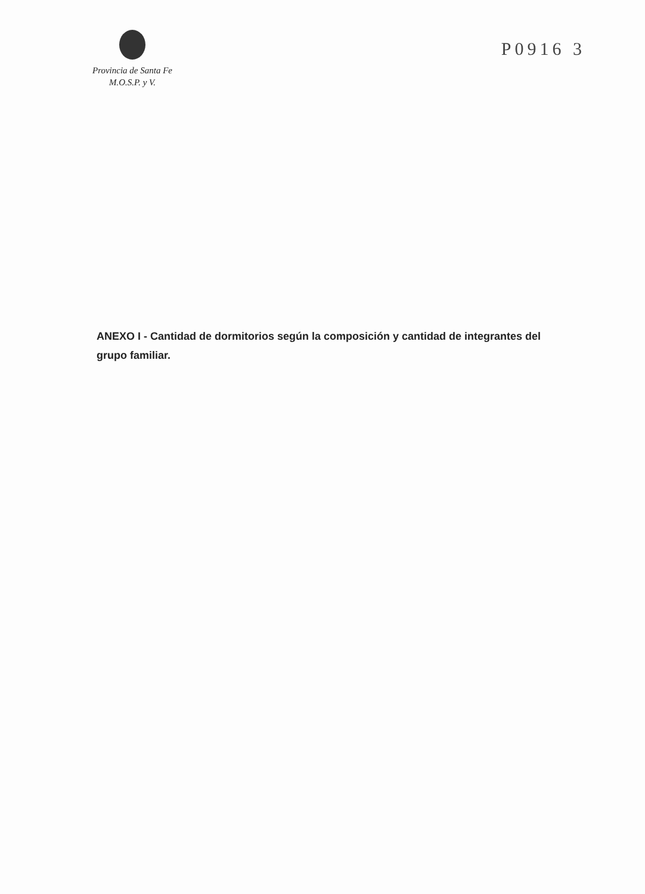Provincia de Santa Fe
M.O.S.P. y V.
P0916 3
ANEXO I - Cantidad de dormitorios según la composición y cantidad de integrantes del grupo familiar.